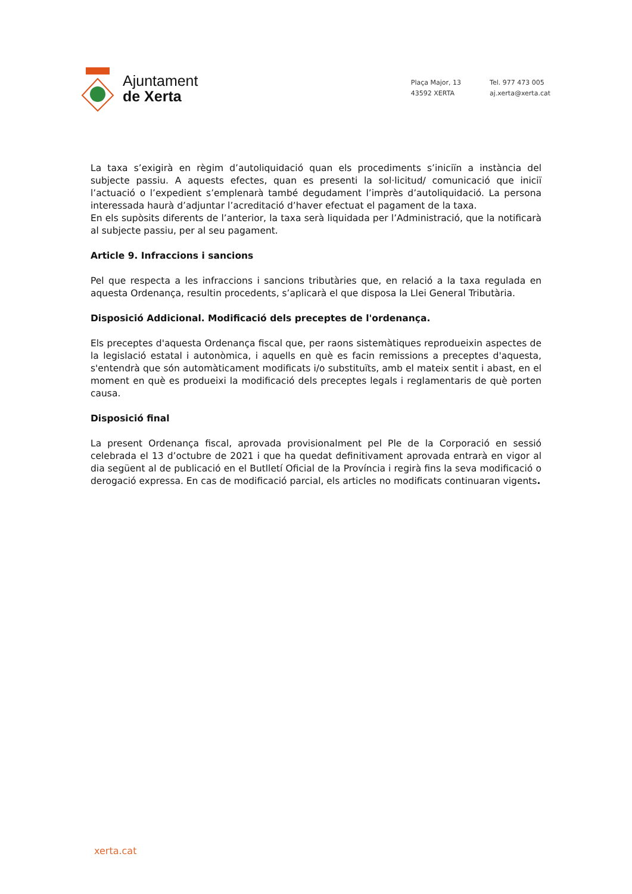Ajuntament
de Xerta
Plaça Major, 13
43592 XERTA
Tel. 977 473 005
aj.xerta@xerta.cat
La taxa s’exigirà en règim d’autoliquidació quan els procediments s’iniciïn a instància del subjecte passiu. A aquests efectes, quan es presenti la sol·licitud/ comunicació que iniciï l’actuació o l’expedient s’emplenarà també degudament l’imprès d’autoliquidació. La persona interessada haurà d’adjuntar l’acreditació d’haver efectuat el pagament de la taxa.
En els supòsits diferents de l’anterior, la taxa serà liquidada per l’Administració, que la notificarà al subjecte passiu, per al seu pagament.
Article 9. Infraccions i sancions
Pel que respecta a les infraccions i sancions tributàries que, en relació a la taxa regulada en aquesta Ordenança, resultin procedents, s’aplicarà el que disposa la Llei General Tributària.
Disposició Addicional. Modificació dels preceptes de l'ordenança.
Els preceptes d'aquesta Ordenança fiscal que, per raons sistemàtiques reprodueixin aspectes de la legislació estatal i autonòmica, i aquells en què es facin remissions a preceptes d'aquesta, s'entendrà que són automàticament modificats i/o substituïts, amb el mateix sentit i abast, en el moment en què es produeixi la modificació dels preceptes legals i reglamentaris de què porten causa.
Disposició final
La present Ordenança fiscal, aprovada provisionalment pel Ple de la Corporació en sessió celebrada el 13 d’octubre de 2021 i que ha quedat definitivament aprovada entrarà en vigor al dia següent al de publicació en el Butlletí Oficial de la Província i regirà fins la seva modificació o derogació expressa. En cas de modificació parcial, els articles no modificats continuaran vigents.
xerta.cat